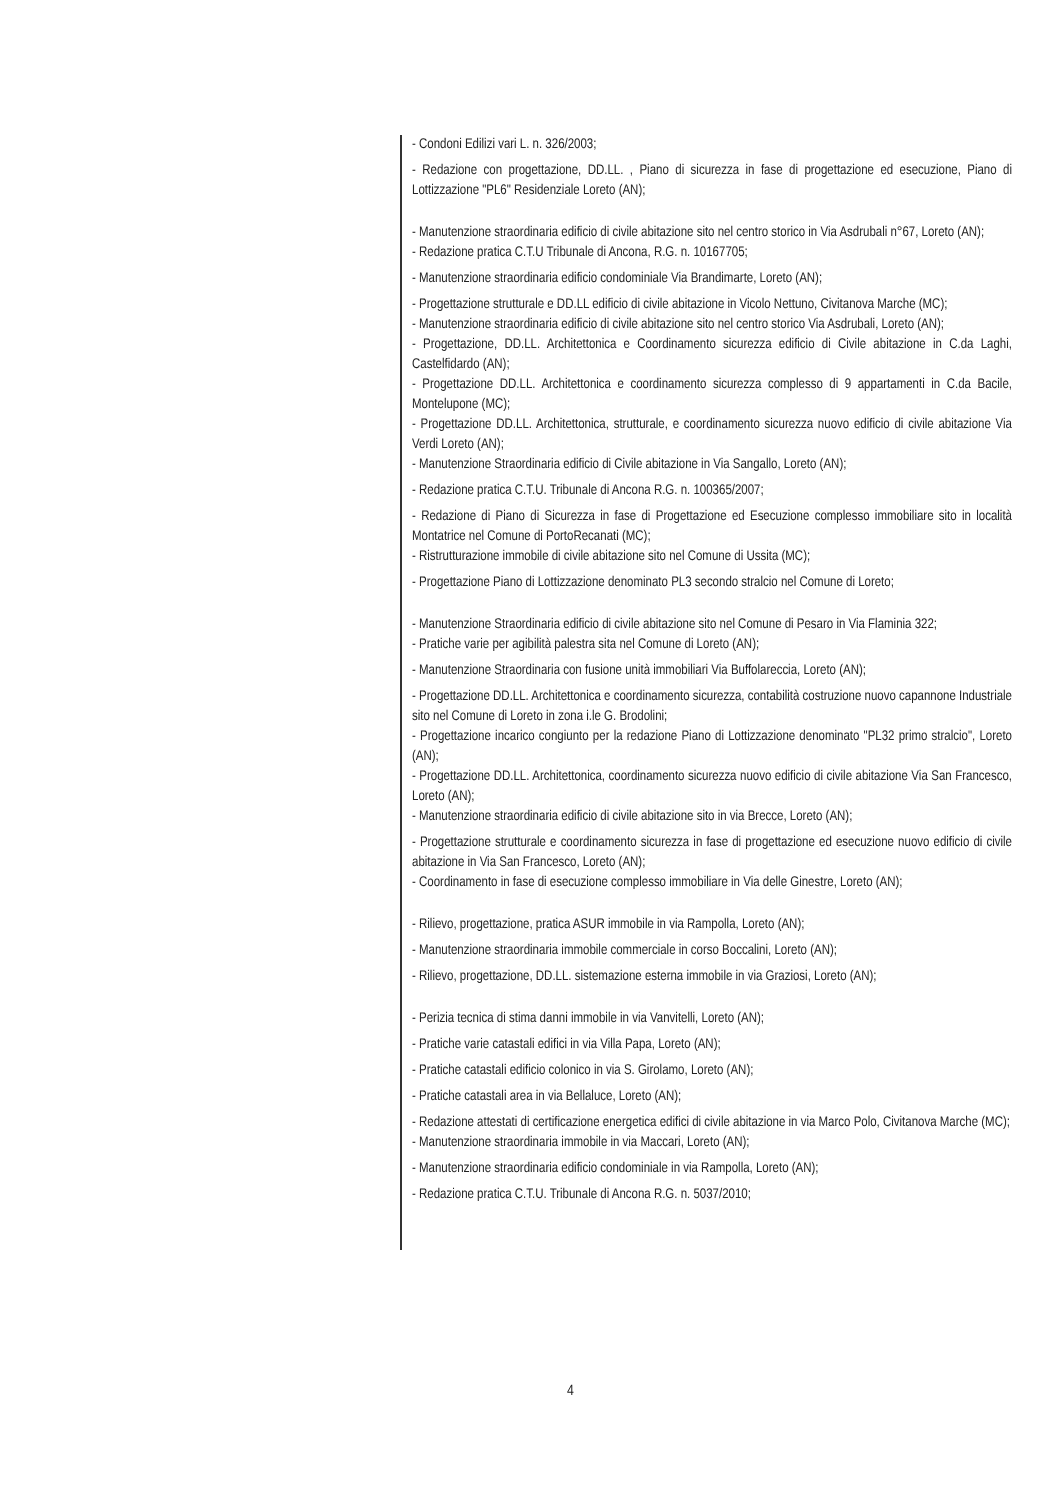- Condoni Edilizi vari L. n. 326/2003;
- Redazione con progettazione, DD.LL. , Piano di sicurezza in fase di progettazione ed esecuzione, Piano di Lottizzazione "PL6" Residenziale Loreto (AN);
- Manutenzione straordinaria edificio di civile abitazione sito nel centro storico in Via Asdrubali n°67, Loreto (AN);
- Redazione pratica C.T.U Tribunale di Ancona, R.G. n. 10167705;
- Manutenzione straordinaria edificio condominiale Via Brandimarte, Loreto (AN);
- Progettazione strutturale e DD.LL edificio di civile abitazione in Vicolo Nettuno, Civitanova Marche (MC);
- Manutenzione straordinaria edificio di civile abitazione sito nel centro storico Via Asdrubali, Loreto (AN);
- Progettazione, DD.LL. Architettonica e Coordinamento sicurezza edificio di Civile abitazione in C.da Laghi, Castelfidardo (AN);
- Progettazione DD.LL. Architettonica e coordinamento sicurezza complesso di 9 appartamenti in C.da Bacile, Montelupone (MC);
- Progettazione DD.LL. Architettonica, strutturale, e coordinamento sicurezza nuovo edificio di civile abitazione Via Verdi Loreto (AN);
- Manutenzione Straordinaria edificio di Civile abitazione in Via Sangallo, Loreto (AN);
- Redazione pratica C.T.U. Tribunale di Ancona R.G. n. 100365/2007;
- Redazione di Piano di Sicurezza in fase di Progettazione ed Esecuzione complesso immobiliare sito in località Montatrice nel Comune di PortoRecanati (MC);
- Ristrutturazione immobile di civile abitazione sito nel Comune di Ussita (MC);
- Progettazione Piano di Lottizzazione denominato PL3 secondo stralcio nel Comune di Loreto;
- Manutenzione Straordinaria edificio di civile abitazione sito nel Comune di Pesaro in Via Flaminia 322;
- Pratiche varie per agibilità palestra sita nel Comune di Loreto (AN);
- Manutenzione Straordinaria con fusione unità immobiliari Via Buffolareccia, Loreto (AN);
- Progettazione DD.LL. Architettonica e coordinamento sicurezza, contabilità costruzione nuovo capannone Industriale sito nel Comune di Loreto in zona i.le G. Brodolini;
- Progettazione incarico congiunto per la redazione Piano di Lottizzazione denominato "PL32 primo stralcio", Loreto (AN);
- Progettazione DD.LL. Architettonica, coordinamento sicurezza nuovo edificio di civile abitazione Via San Francesco, Loreto (AN);
- Manutenzione straordinaria edificio di civile abitazione sito in via Brecce, Loreto (AN);
- Progettazione strutturale e coordinamento sicurezza in fase di progettazione ed esecuzione nuovo edificio di civile abitazione in Via San Francesco, Loreto (AN);
- Coordinamento in fase di esecuzione complesso immobiliare in Via delle Ginestre, Loreto (AN);
- Rilievo, progettazione, pratica ASUR immobile in via Rampolla, Loreto (AN);
- Manutenzione straordinaria immobile commerciale in corso Boccalini, Loreto (AN);
- Rilievo, progettazione, DD.LL. sistemazione esterna immobile in via Graziosi, Loreto (AN);
- Perizia tecnica di stima danni immobile in via Vanvitelli, Loreto (AN);
- Pratiche varie catastali edifici in via Villa Papa, Loreto (AN);
- Pratiche catastali edificio colonico in via S. Girolamo, Loreto (AN);
- Pratiche catastali area in via Bellaluce, Loreto (AN);
- Redazione attestati di certificazione energetica edifici di civile abitazione in via Marco Polo, Civitanova Marche (MC);
- Manutenzione straordinaria immobile in via Maccari, Loreto (AN);
- Manutenzione straordinaria edificio condominiale in via Rampolla, Loreto (AN);
- Redazione pratica C.T.U. Tribunale di Ancona R.G. n. 5037/2010;
4